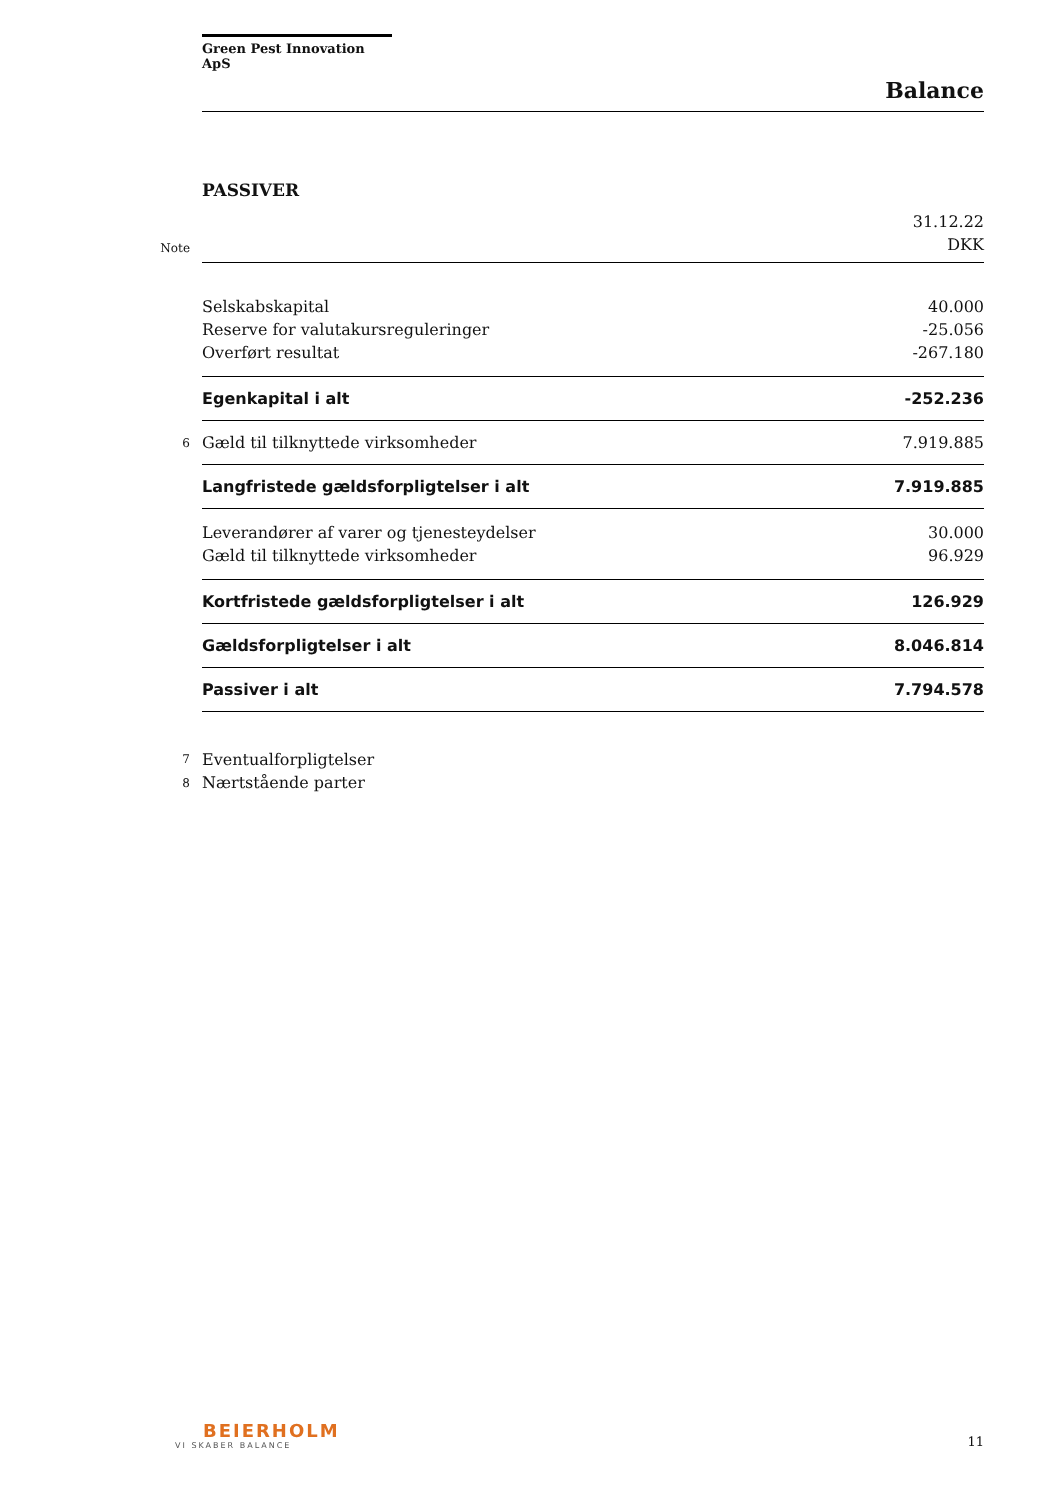Green Pest Innovation ApS
Balance
PASSIVER
| | | 31.12.22 |
| Note | | DKK |
| | Selskabskapital | 40.000 |
| | Reserve for valutakursreguleringer | -25.056 |
| | Overført resultat | -267.180 |
| | Egenkapital i alt | -252.236 |
| 6 | Gæld til tilknyttede virksomheder | 7.919.885 |
| | Langfristede gældsforpligtelser i alt | 7.919.885 |
| | Leverandører af varer og tjenesteydelser | 30.000 |
| | Gæld til tilknyttede virksomheder | 96.929 |
| | Kortfristede gældsforpligtelser i alt | 126.929 |
| | Gældsforpligtelser i alt | 8.046.814 |
| | Passiver i alt | 7.794.578 |
| 7 | Eventualforpligtelser | |
| 8 | Nærtstående parter | |
BEIERHOLM
VI SKABER BALANCE
11